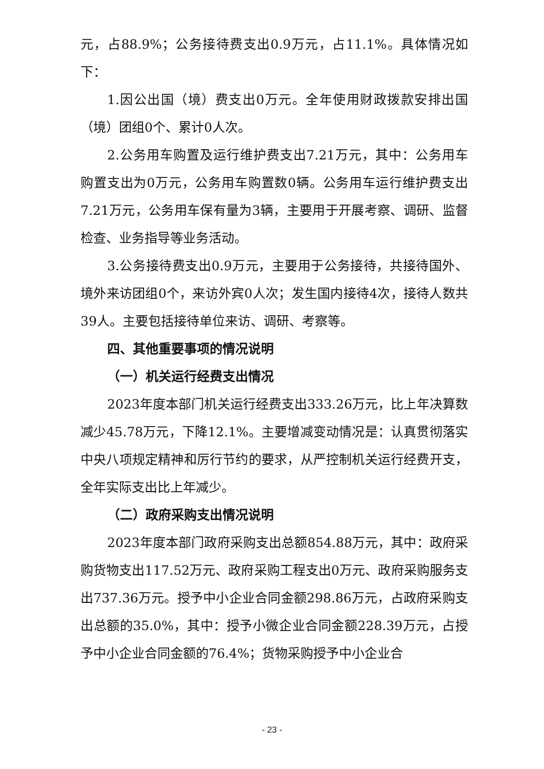元，占88.9%；公务接待费支出0.9万元，占11.1%。具体情况如下：
1.因公出国（境）费支出0万元。全年使用财政拨款安排出国（境）团组0个、累计0人次。
2.公务用车购置及运行维护费支出7.21万元，其中：公务用车购置支出为0万元，公务用车购置数0辆。公务用车运行维护费支出7.21万元，公务用车保有量为3辆，主要用于开展考察、调研、监督检查、业务指导等业务活动。
3.公务接待费支出0.9万元，主要用于公务接待，共接待国外、境外来访团组0个，来访外宾0人次；发生国内接待4次，接待人数共39人。主要包括接待单位来访、调研、考察等。
四、其他重要事项的情况说明
（一）机关运行经费支出情况
2023年度本部门机关运行经费支出333.26万元，比上年决算数减少45.78万元，下降12.1%。主要增减变动情况是：认真贯彻落实中央八项规定精神和厉行节约的要求，从严控制机关运行经费开支，全年实际支出比上年减少。
（二）政府采购支出情况说明
2023年度本部门政府采购支出总额854.88万元，其中：政府采购货物支出117.52万元、政府采购工程支出0万元、政府采购服务支出737.36万元。授予中小企业合同金额298.86万元，占政府采购支出总额的35.0%，其中：授予小微企业合同金额228.39万元，占授予中小企业合同金额的76.4%；货物采购授予中小企业合
- 23 -